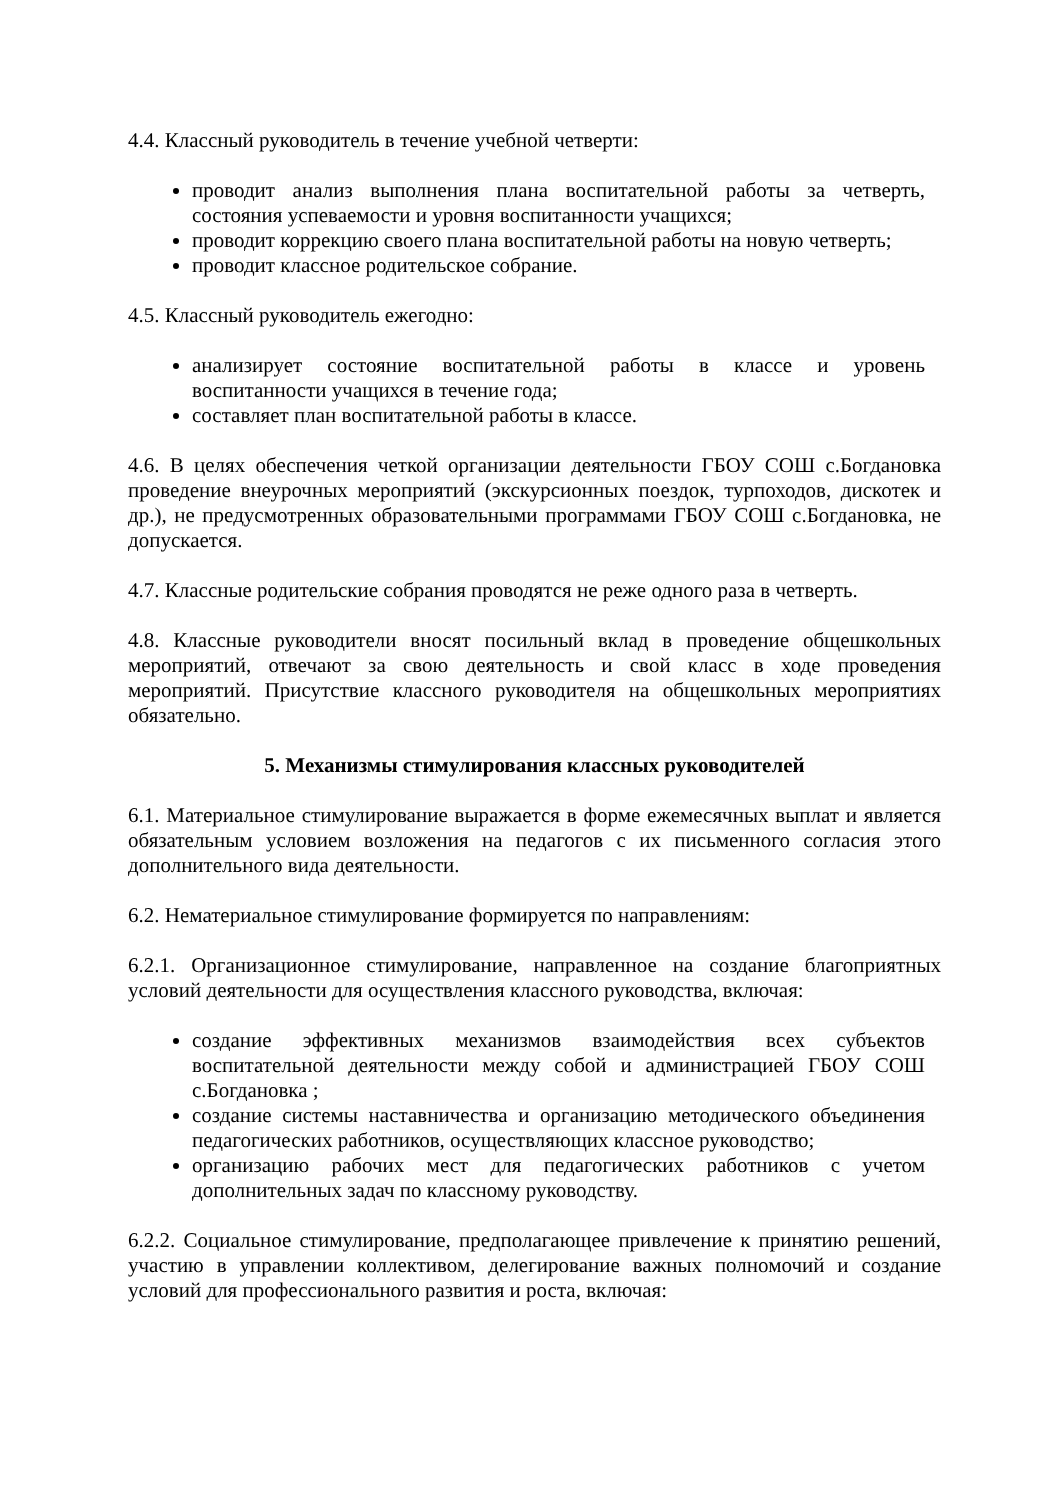4.4. Классный руководитель в течение учебной четверти:
проводит анализ выполнения плана воспитательной работы за четверть, состояния успеваемости и уровня воспитанности учащихся;
проводит коррекцию своего плана воспитательной работы на новую четверть;
проводит классное родительское собрание.
4.5. Классный руководитель ежегодно:
анализирует состояние воспитательной работы в классе и уровень воспитанности учащихся в течение года;
составляет план воспитательной работы в классе.
4.6. В целях обеспечения четкой организации деятельности ГБОУ СОШ с.Богдановка проведение внеурочных мероприятий (экскурсионных поездок, турпоходов, дискотек и др.), не предусмотренных образовательными программами ГБОУ СОШ с.Богдановка, не допускается.
4.7. Классные родительские собрания проводятся не реже одного раза в четверть.
4.8. Классные руководители вносят посильный вклад в проведение общешкольных мероприятий, отвечают за свою деятельность и свой класс в ходе проведения мероприятий. Присутствие классного руководителя на общешкольных мероприятиях обязательно.
5. Механизмы стимулирования классных руководителей
6.1. Материальное стимулирование выражается в форме ежемесячных выплат и является обязательным условием возложения на педагогов с их письменного согласия этого дополнительного вида деятельности.
6.2. Нематериальное стимулирование формируется по направлениям:
6.2.1. Организационное стимулирование, направленное на создание благоприятных условий деятельности для осуществления классного руководства, включая:
создание эффективных механизмов взаимодействия всех субъектов воспитательной деятельности между собой и администрацией ГБОУ СОШ с.Богдановка ;
создание системы наставничества и организацию методического объединения педагогических работников, осуществляющих классное руководство;
организацию рабочих мест для педагогических работников с учетом дополнительных задач по классному руководству.
6.2.2. Социальное стимулирование, предполагающее привлечение к принятию решений, участию в управлении коллективом, делегирование важных полномочий и создание условий для профессионального развития и роста, включая: